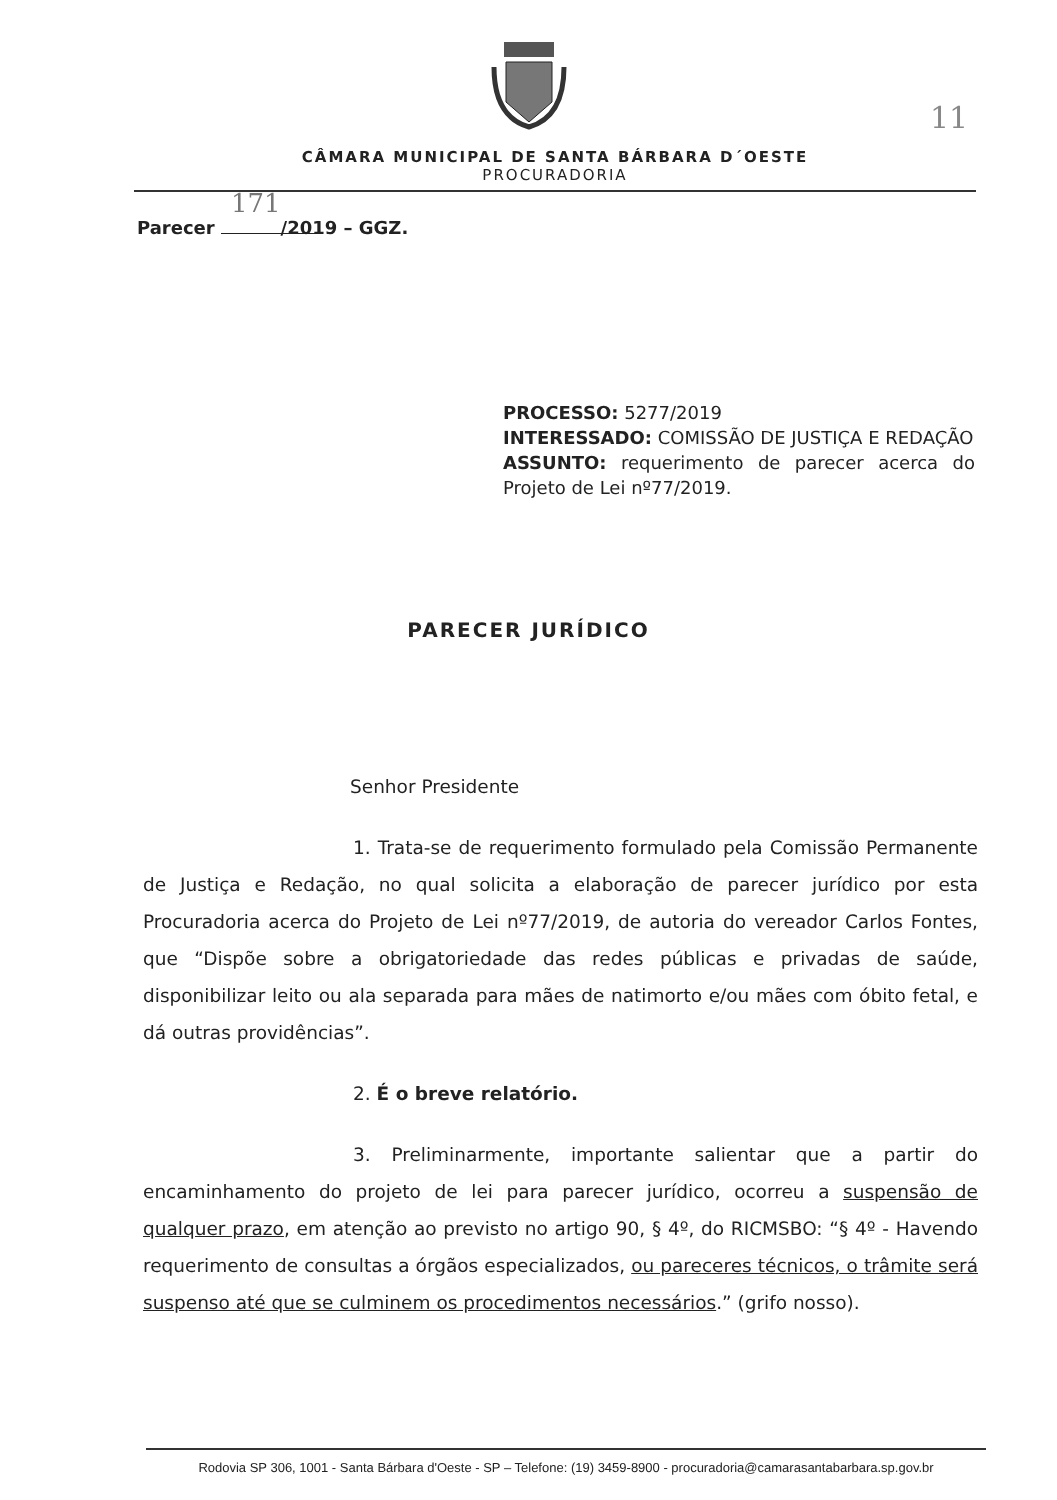11
CÂMARA MUNICIPAL DE SANTA BÁRBARA D´OESTE
PROCURADORIA
Parecer 171/2019 – GGZ.
PROCESSO: 5277/2019
INTERESSADO: COMISSÃO DE JUSTIÇA E REDAÇÃO
ASSUNTO: requerimento de parecer acerca do Projeto de Lei nº77/2019.
PARECER JURÍDICO
Senhor Presidente
1. Trata-se de requerimento formulado pela Comissão Permanente de Justiça e Redação, no qual solicita a elaboração de parecer jurídico por esta Procuradoria acerca do Projeto de Lei nº77/2019, de autoria do vereador Carlos Fontes, que “Dispõe sobre a obrigatoriedade das redes públicas e privadas de saúde, disponibilizar leito ou ala separada para mães de natimorto e/ou mães com óbito fetal, e dá outras providências”.
2. É o breve relatório.
3. Preliminarmente, importante salientar que a partir do encaminhamento do projeto de lei para parecer jurídico, ocorreu a suspensão de qualquer prazo, em atenção ao previsto no artigo 90, § 4º, do RICMSBO: “§ 4º - Havendo requerimento de consultas a órgãos especializados, ou pareceres técnicos, o trâmite será suspenso até que se culminem os procedimentos necessários.” (grifo nosso).
Rodovia SP 306, 1001 - Santa Bárbara d'Oeste - SP – Telefone: (19) 3459-8900 - procuradoria@camarasantabarbara.sp.gov.br